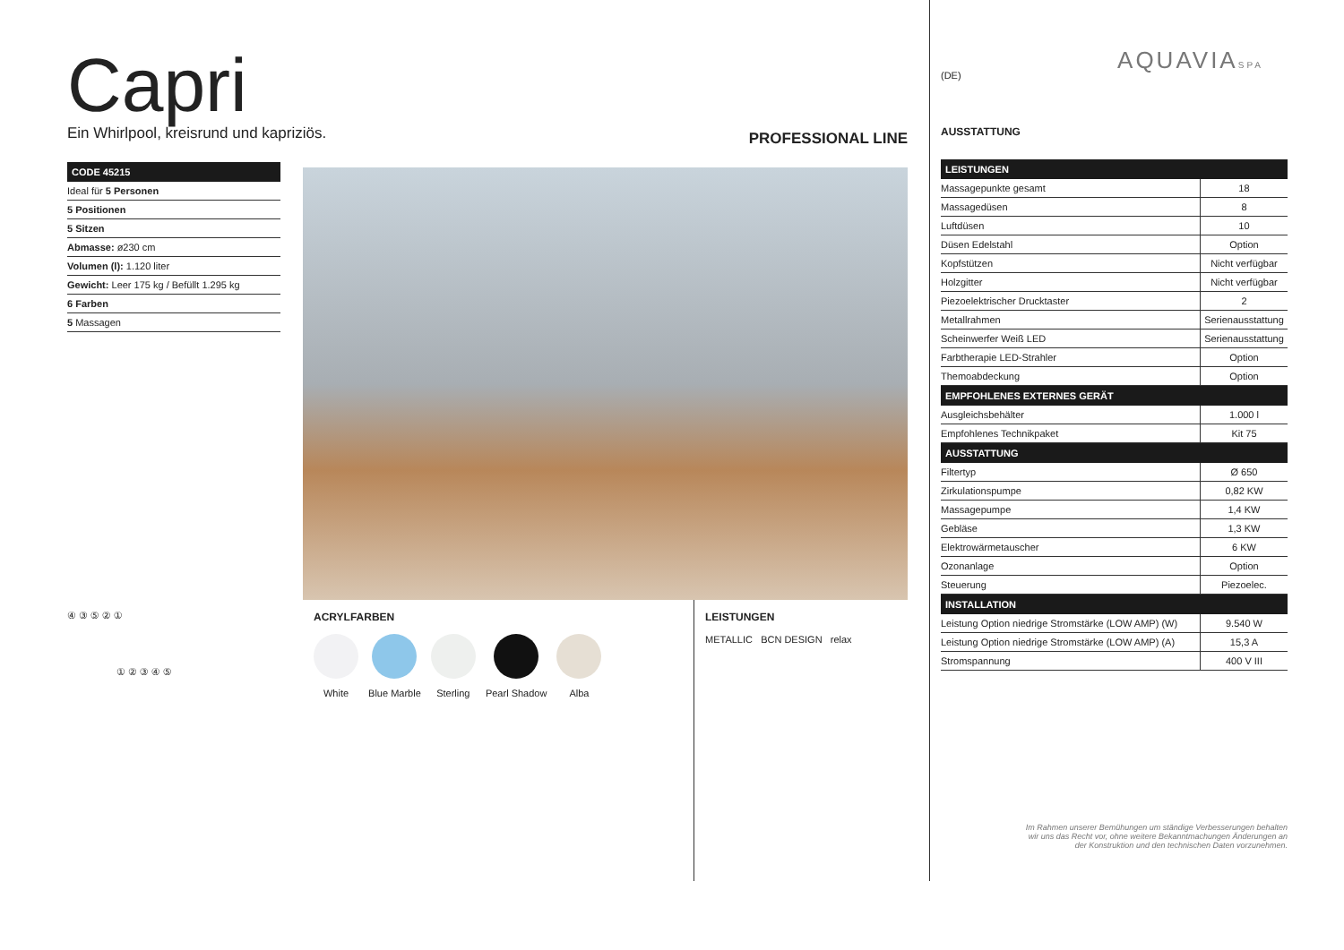AQUAVIASPA
Capri
Ein Whirlpool, kreisrund und kapriziös.
| CODE 45215 |
| --- |
| Ideal für 5 Personen |
| 5 Positionen |
| 5 Sitzen |
| Abmasse: ø230 cm |
| Volumen (l): 1.120 liter |
| Gewicht: Leer 175 kg / Befüllt 1.295 kg |
| 6 Farben |
| 5 Massagen |
④ ③ ⑤ ② ①
① ② ③ ④ ⑤
PROFESSIONAL LINE
ACRYLFARBEN
White Blue Marble Sterling Pearl Shadow Alba
LEISTUNGEN
METALLIC BCN DESIGN relax
(DE)
AUSSTATTUNG
| LEISTUNGEN | |
| --- | --- |
| Massagepunkte gesamt | 18 |
| Massagedüsen | 8 |
| Luftdüsen | 10 |
| Düsen Edelstahl | Option |
| Kopfstützen | Nicht verfügbar |
| Holzgitter | Nicht verfügbar |
| Piezoelektrischer Drucktaster | 2 |
| Metallrahmen | Serienausstattung |
| Scheinwerfer Weiß LED | Serienausstattung |
| Farbtherapie LED-Strahler | Option |
| Themoabdeckung | Option |
| EMPFOHLENES EXTERNES GERÄT | |
| Ausgleichsbehälter | 1.000 l |
| Empfohlenes Technikpaket | Kit 75 |
| AUSSTATTUNG | |
| Filtertyp | Ø 650 |
| Zirkulationspumpe | 0,82 KW |
| Massagepumpe | 1,4 KW |
| Gebläse | 1,3 KW |
| Elektrowärmetauscher | 6 KW |
| Ozonanlage | Option |
| Steuerung | Piezoelec. |
| INSTALLATION | |
| Leistung Option niedrige Stromstärke (LOW AMP) (W) | 9.540 W |
| Leistung Option niedrige Stromstärke (LOW AMP) (A) | 15,3 A |
| Stromspannung | 400 V III |
Im Rahmen unserer Bemühungen um ständige Verbesserungen behalten
wir uns das Recht vor, ohne weitere Bekanntmachungen Änderungen an
der Konstruktion und den technischen Daten vorzunehmen.